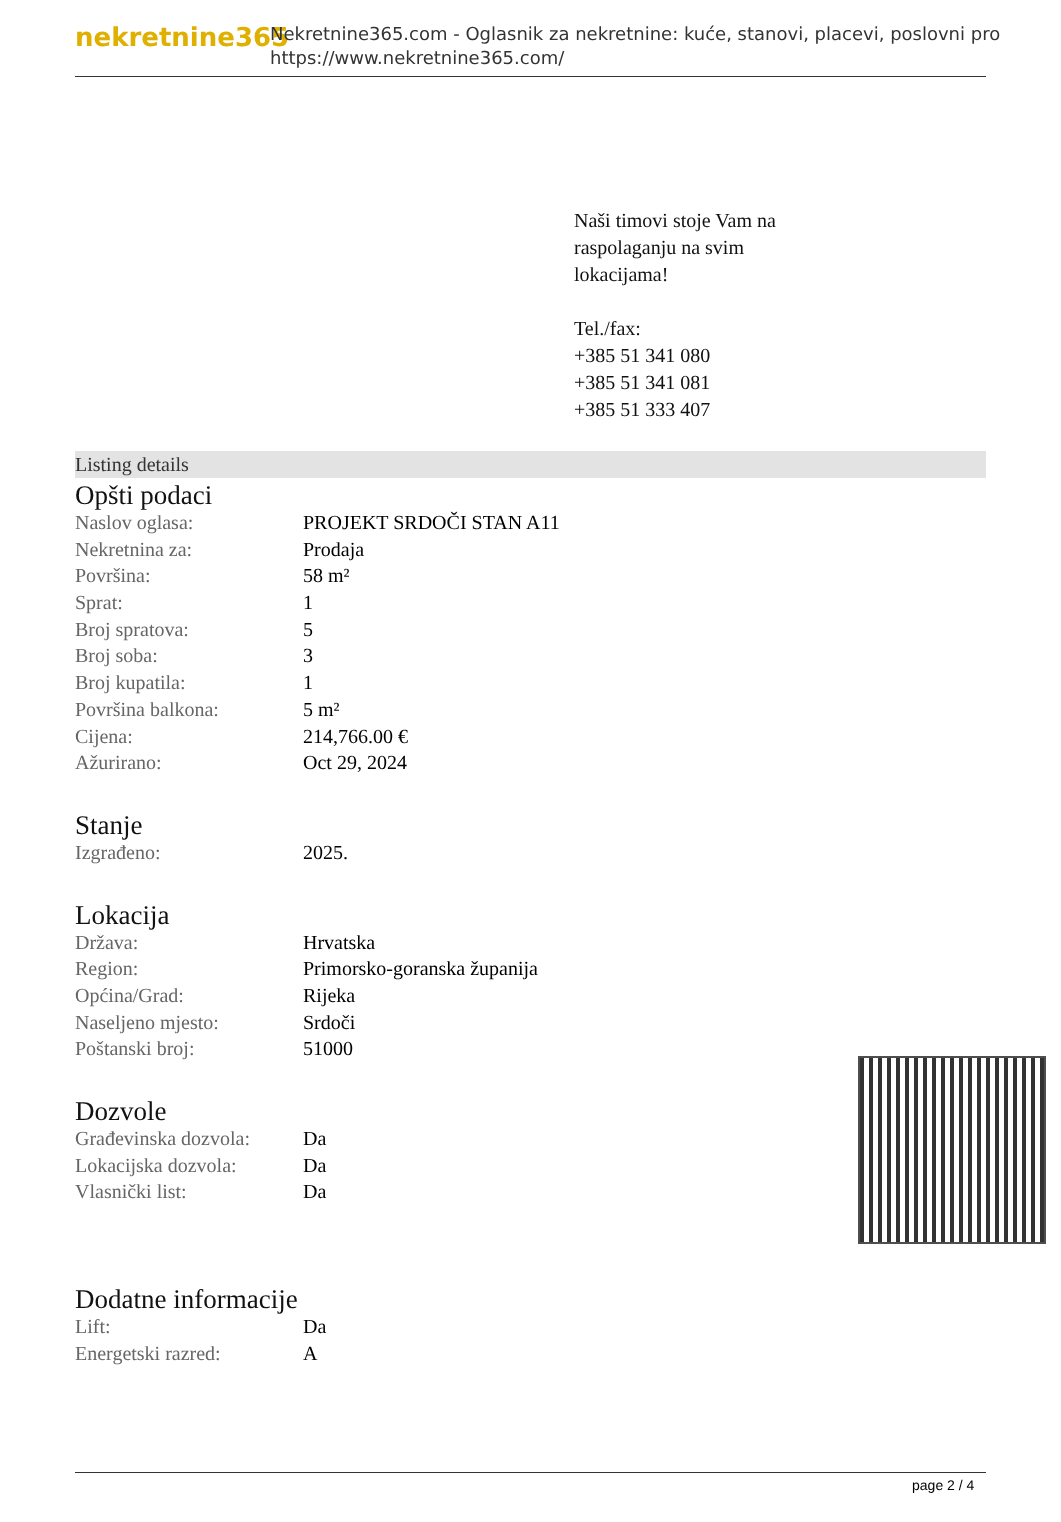nekretnine365
Nekretnine365.com - Oglasnik za nekretnine: kuće, stanovi, placevi, poslovni pro
https://www.nekretnine365.com/
Naši timovi stoje Vam na raspolaganju na svim lokacijama!
Tel./fax:
+385 51 341 080
+385 51 341 081
+385 51 333 407
Listing details
Opšti podaci
| Naslov oglasa: | PROJEKT SRDOČI STAN A11 |
| Nekretnina za: | Prodaja |
| Površina: | 58 m² |
| Sprat: | 1 |
| Broj spratova: | 5 |
| Broj soba: | 3 |
| Broj kupatila: | 1 |
| Površina balkona: | 5 m² |
| Cijena: | 214,766.00 € |
| Ažurirano: | Oct 29, 2024 |
Stanje
| Izgrađeno: | 2025. |
Lokacija
| Država: | Hrvatska |
| Region: | Primorsko-goranska županija |
| Općina/Grad: | Rijeka |
| Naseljeno mjesto: | Srdoči |
| Poštanski broj: | 51000 |
Dozvole
| Građevinska dozvola: | Da |
| Lokacijska dozvola: | Da |
| Vlasnički list: | Da |
Dodatne informacije
| Lift: | Da |
| Energetski razred: | A |
page 2 / 4